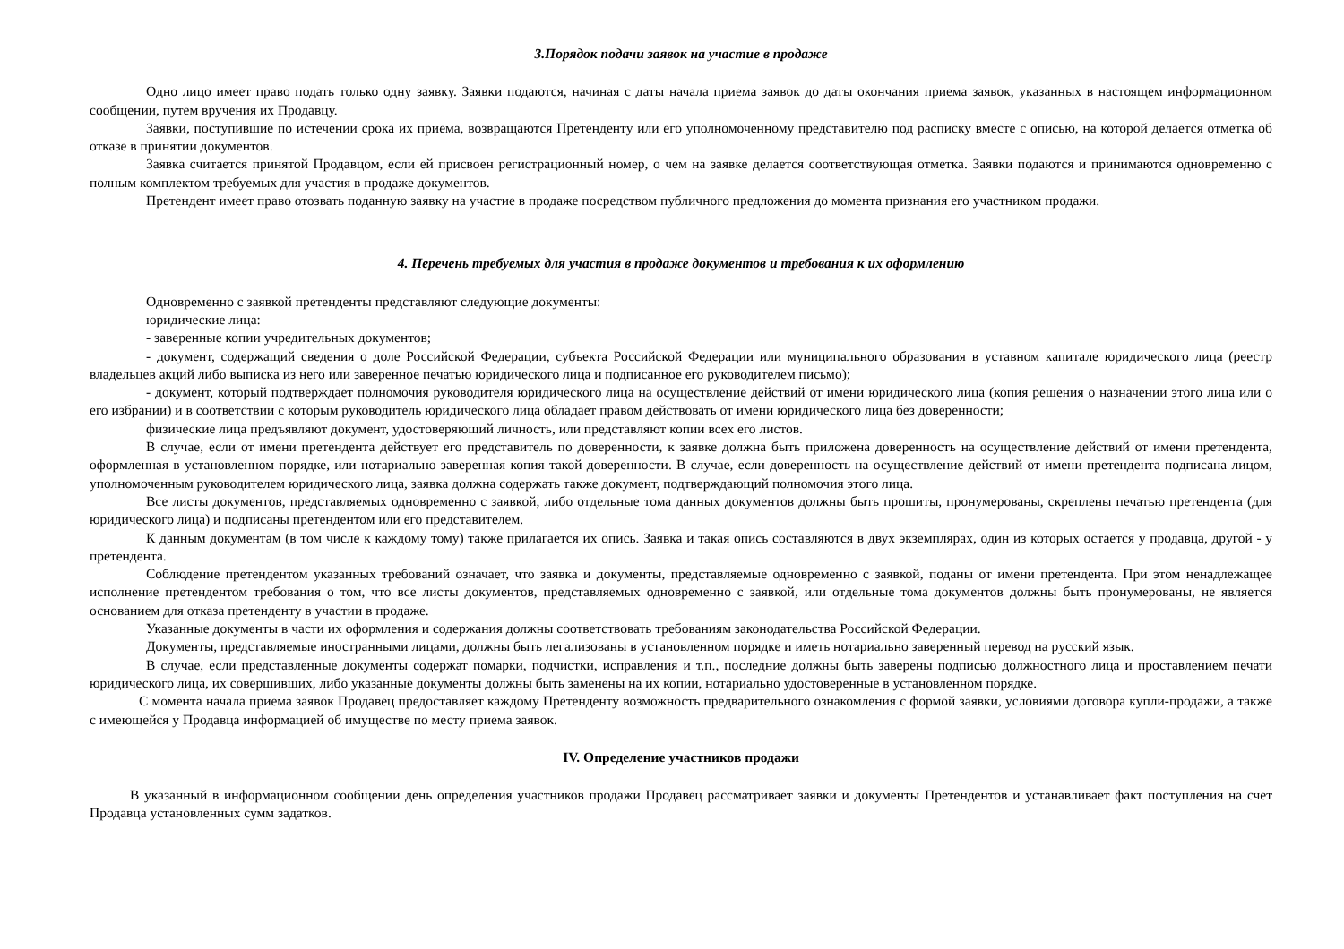3.Порядок подачи заявок на участие в продаже
Одно лицо имеет право подать только одну заявку. Заявки подаются, начиная с даты начала приема заявок до даты окончания приема заявок, указанных в настоящем информационном сообщении, путем вручения их Продавцу.
Заявки, поступившие по истечении срока их приема, возвращаются Претенденту или его уполномоченному представителю под расписку вместе с описью, на которой делается отметка об отказе в принятии документов.
Заявка считается принятой Продавцом, если ей присвоен регистрационный номер, о чем на заявке делается соответствующая отметка. Заявки подаются и принимаются одновременно с полным комплектом требуемых для участия в продаже документов.
Претендент имеет право отозвать поданную заявку на участие в продаже посредством публичного предложения до момента признания его участником продажи.
4. Перечень требуемых для участия в продаже документов и требования к их оформлению
Одновременно с заявкой претенденты представляют следующие документы:
юридические лица:
- заверенные копии учредительных документов;
- документ, содержащий сведения о доле Российской Федерации, субъекта Российской Федерации или муниципального образования в уставном капитале юридического лица (реестр владельцев акций либо выписка из него или заверенное печатью юридического лица и подписанное его руководителем письмо);
- документ, который подтверждает полномочия руководителя юридического лица на осуществление действий от имени юридического лица (копия решения о назначении этого лица или о его избрании) и в соответствии с которым руководитель юридического лица обладает правом действовать от имени юридического лица без доверенности;
физические лица предъявляют документ, удостоверяющий личность, или представляют копии всех его листов.
В случае, если от имени претендента действует его представитель по доверенности, к заявке должна быть приложена доверенность на осуществление действий от имени претендента, оформленная в установленном порядке, или нотариально заверенная копия такой доверенности. В случае, если доверенность на осуществление действий от имени претендента подписана лицом, уполномоченным руководителем юридического лица, заявка должна содержать также документ, подтверждающий полномочия этого лица.
Все листы документов, представляемых одновременно с заявкой, либо отдельные тома данных документов должны быть прошиты, пронумерованы, скреплены печатью претендента (для юридического лица) и подписаны претендентом или его представителем.
К данным документам (в том числе к каждому тому) также прилагается их опись. Заявка и такая опись составляются в двух экземплярах, один из которых остается у продавца, другой - у претендента.
Соблюдение претендентом указанных требований означает, что заявка и документы, представляемые одновременно с заявкой, поданы от имени претендента. При этом ненадлежащее исполнение претендентом требования о том, что все листы документов, представляемых одновременно с заявкой, или отдельные тома документов должны быть пронумерованы, не является основанием для отказа претенденту в участии в продаже.
Указанные документы в части их оформления и содержания должны соответствовать требованиям законодательства Российской Федерации.
Документы, представляемые иностранными лицами, должны быть легализованы в установленном порядке и иметь нотариально заверенный перевод на русский язык.
В случае, если представленные документы содержат помарки, подчистки, исправления и т.п., последние должны быть заверены подписью должностного лица и проставлением печати юридического лица, их совершивших, либо указанные документы должны быть заменены на их копии, нотариально удостоверенные в установленном порядке.
С момента начала приема заявок Продавец предоставляет каждому Претенденту возможность предварительного ознакомления с формой заявки, условиями договора купли-продажи, а также с имеющейся у Продавца информацией об имуществе по месту приема заявок.
IV. Определение участников продажи
В указанный в информационном сообщении день определения участников продажи Продавец рассматривает заявки и документы Претендентов и устанавливает факт поступления на счет Продавца установленных сумм задатков.